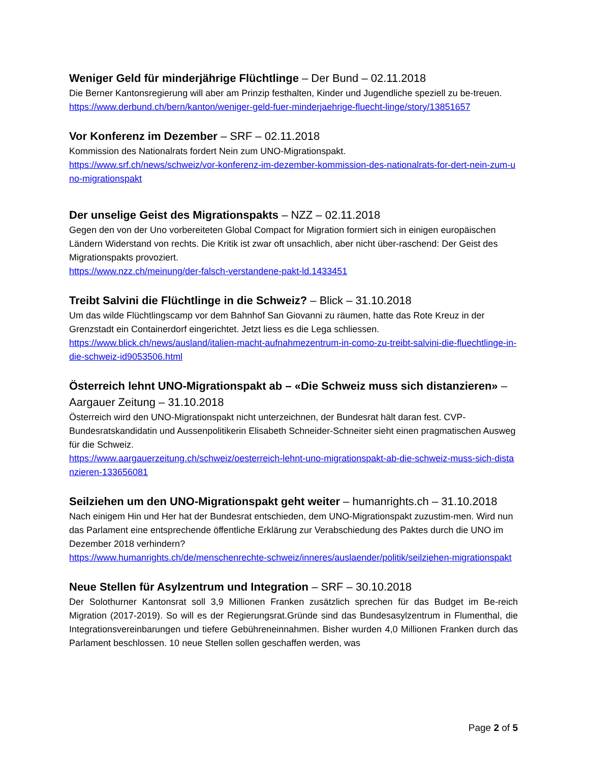Weniger Geld für minderjährige Flüchtlinge – Der Bund – 02.11.2018
Die Berner Kantonsregierung will aber am Prinzip festhalten, Kinder und Jugendliche speziell zu be-treuen.
https://www.derbund.ch/bern/kanton/weniger-geld-fuer-minderjaehrige-fluecht-linge/story/13851657
Vor Konferenz im Dezember – SRF – 02.11.2018
Kommission des Nationalrats fordert Nein zum UNO-Migrationspakt.
https://www.srf.ch/news/schweiz/vor-konferenz-im-dezember-kommission-des-nationalrats-for-dert-nein-zum-uno-migrationspakt
Der unselige Geist des Migrationspakts – NZZ – 02.11.2018
Gegen den von der Uno vorbereiteten Global Compact for Migration formiert sich in einigen europäischen Ländern Widerstand von rechts. Die Kritik ist zwar oft unsachlich, aber nicht über-raschend: Der Geist des Migrationspakts provoziert.
https://www.nzz.ch/meinung/der-falsch-verstandene-pakt-ld.1433451
Treibt Salvini die Flüchtlinge in die Schweiz? – Blick – 31.10.2018
Um das wilde Flüchtlingscamp vor dem Bahnhof San Giovanni zu räumen, hatte das Rote Kreuz in der Grenzstadt ein Containerdorf eingerichtet. Jetzt liess es die Lega schliessen.
https://www.blick.ch/news/ausland/italien-macht-aufnahmezentrum-in-como-zu-treibt-salvini-die-fluechtlinge-in-die-schweiz-id9053506.html
Österreich lehnt UNO-Migrationspakt ab – «Die Schweiz muss sich distanzieren» – Aargauer Zeitung – 31.10.2018
Österreich wird den UNO-Migrationspakt nicht unterzeichnen, der Bundesrat hält daran fest. CVP-Bundesratskandidatin und Aussenpolitikerin Elisabeth Schneider-Schneiter sieht einen pragmatischen Ausweg für die Schweiz.
https://www.aargauerzeitung.ch/schweiz/oesterreich-lehnt-uno-migrationspakt-ab-die-schweiz-muss-sich-distanzieren-133656081
Seilziehen um den UNO-Migrationspakt geht weiter – humanrights.ch – 31.10.2018
Nach einigem Hin und Her hat der Bundesrat entschieden, dem UNO-Migrationspakt zuzustim-men. Wird nun das Parlament eine entsprechende öffentliche Erklärung zur Verabschiedung des Paktes durch die UNO im Dezember 2018 verhindern?
https://www.humanrights.ch/de/menschenrechte-schweiz/inneres/auslaender/politik/seilziehen-migrationspakt
Neue Stellen für Asylzentrum und Integration – SRF – 30.10.2018
Der Solothurner Kantonsrat soll 3,9 Millionen Franken zusätzlich sprechen für das Budget im Be-reich Migration (2017-2019). So will es der Regierungsrat.Gründe sind das Bundesasylzentrum in Flumenthal, die Integrationsvereinbarungen und tiefere Gebühreneinnahmen. Bisher wurden 4,0 Millionen Franken durch das Parlament beschlossen. 10 neue Stellen sollen geschaffen werden, was
Page 2 of 5